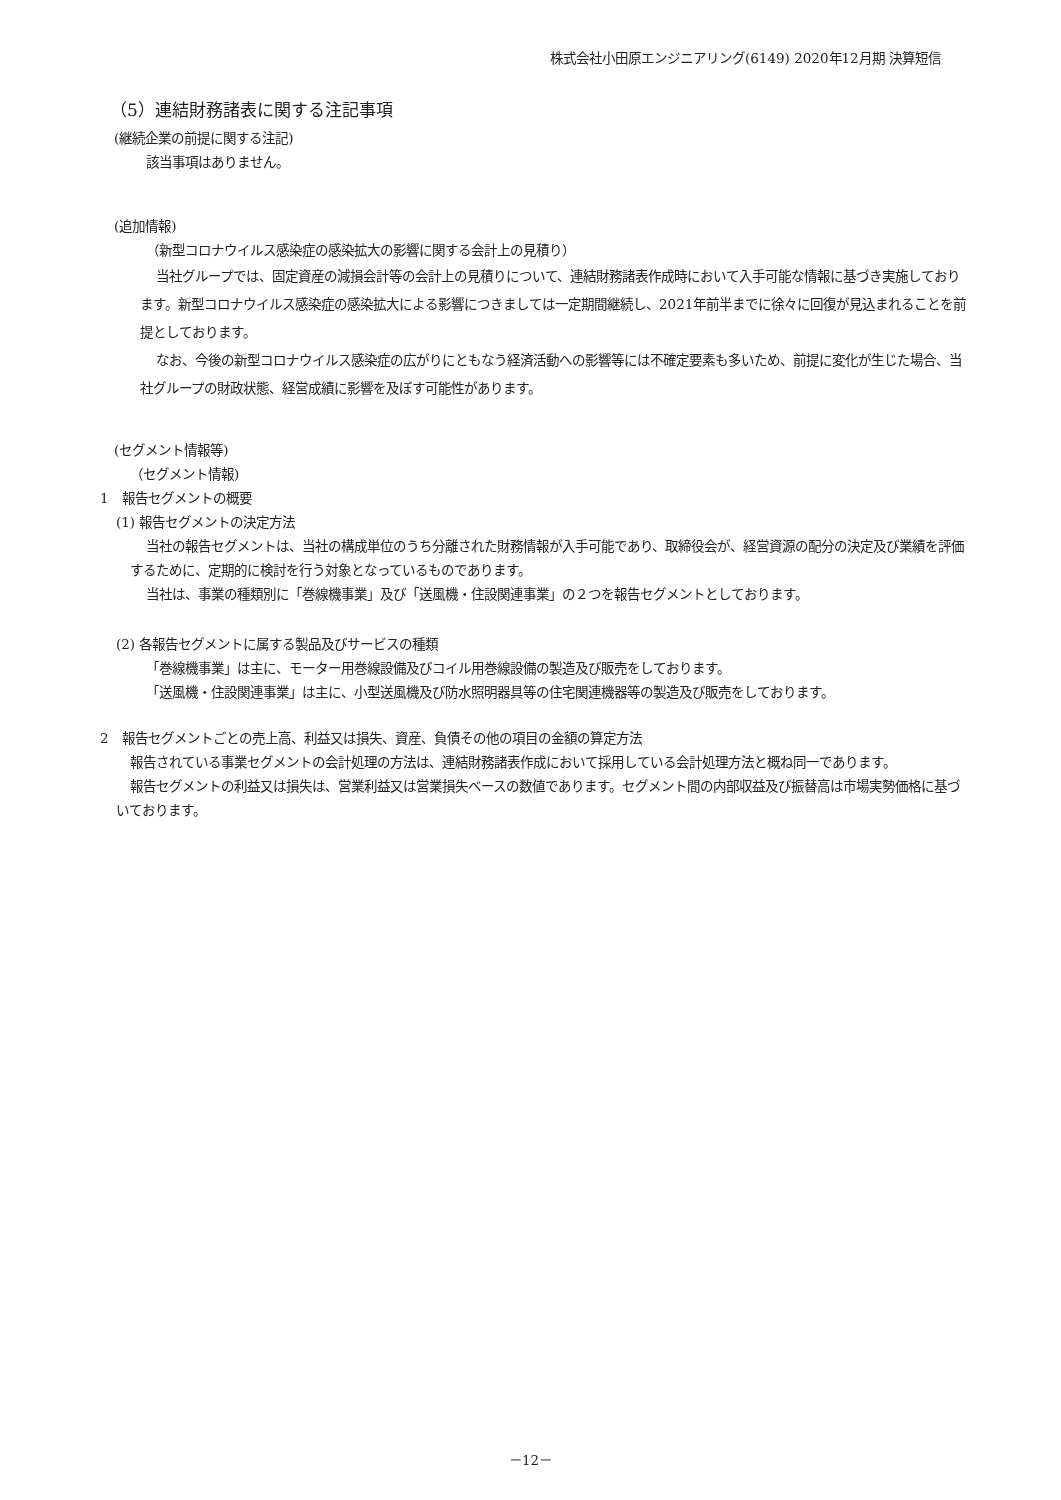株式会社小田原エンジニアリング(6149) 2020年12月期 決算短信
（5）連結財務諸表に関する注記事項
(継続企業の前提に関する注記)
該当事項はありません。
(追加情報)
（新型コロナウイルス感染症の感染拡大の影響に関する会計上の見積り）
当社グループでは、固定資産の減損会計等の会計上の見積りについて、連結財務諸表作成時において入手可能な情報に基づき実施しております。新型コロナウイルス感染症の感染拡大による影響につきましては一定期間継続し、2021年前半までに徐々に回復が見込まれることを前提としております。
なお、今後の新型コロナウイルス感染症の広がりにともなう経済活動への影響等には不確定要素も多いため、前提に変化が生じた場合、当社グループの財政状態、経営成績に影響を及ぼす可能性があります。
(セグメント情報等)
（セグメント情報)
1　報告セグメントの概要
(1) 報告セグメントの決定方法
当社の報告セグメントは、当社の構成単位のうち分離された財務情報が入手可能であり、取締役会が、経営資源の配分の決定及び業績を評価するために、定期的に検討を行う対象となっているものであります。
当社は、事業の種類別に「巻線機事業」及び「送風機・住設関連事業」の２つを報告セグメントとしております。
(2) 各報告セグメントに属する製品及びサービスの種類
「巻線機事業」は主に、モーター用巻線設備及びコイル用巻線設備の製造及び販売をしております。
「送風機・住設関連事業」は主に、小型送風機及び防水照明器具等の住宅関連機器等の製造及び販売をしております。
2　報告セグメントごとの売上高、利益又は損失、資産、負債その他の項目の金額の算定方法
報告されている事業セグメントの会計処理の方法は、連結財務諸表作成において採用している会計処理方法と概ね同一であります。
報告セグメントの利益又は損失は、営業利益又は営業損失ベースの数値であります。セグメント間の内部収益及び振替高は市場実勢価格に基づいております。
－12－